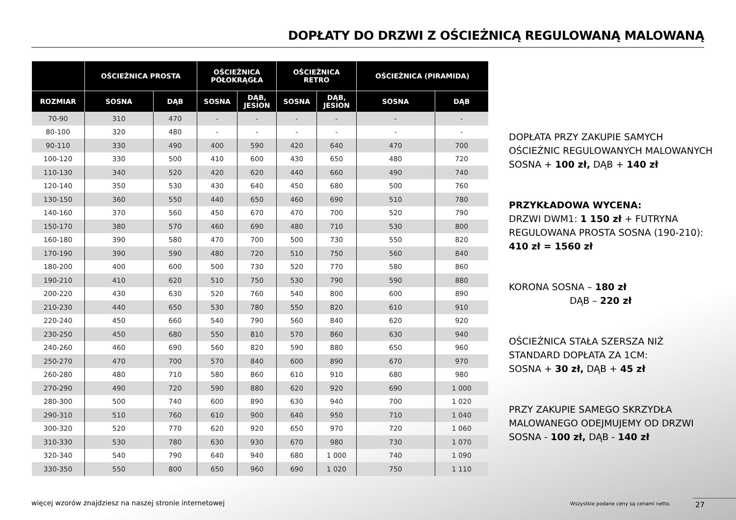DOPŁATY DO DRZWI Z OŚCIEŻNICĄ REGULOWANĄ MALOWANĄ
| | OŚCIEŻNICA PROSTA | | OŚCIEŻNICA PÓŁOKRĄGŁA | | OŚCIEŻNICA RETRO | | OŚCIEŻNICA (PIRAMIDA) | |
| --- | --- | --- | --- | --- | --- | --- | --- | --- |
| ROZMIAR | SOSNA | DĄB | SOSNA | DĄB, JESION | SOSNA | DĄB, JESION | SOSNA | DĄB |
| 70-90 | 310 | 470 | - | - | - | - | - | - |
| 80-100 | 320 | 480 | - | - | - | - | - | - |
| 90-110 | 330 | 490 | 400 | 590 | 420 | 640 | 470 | 700 |
| 100-120 | 330 | 500 | 410 | 600 | 430 | 650 | 480 | 720 |
| 110-130 | 340 | 520 | 420 | 620 | 440 | 660 | 490 | 740 |
| 120-140 | 350 | 530 | 430 | 640 | 450 | 680 | 500 | 760 |
| 130-150 | 360 | 550 | 440 | 650 | 460 | 690 | 510 | 780 |
| 140-160 | 370 | 560 | 450 | 670 | 470 | 700 | 520 | 790 |
| 150-170 | 380 | 570 | 460 | 690 | 480 | 710 | 530 | 800 |
| 160-180 | 390 | 580 | 470 | 700 | 500 | 730 | 550 | 820 |
| 170-190 | 390 | 590 | 480 | 720 | 510 | 750 | 560 | 840 |
| 180-200 | 400 | 600 | 500 | 730 | 520 | 770 | 580 | 860 |
| 190-210 | 410 | 620 | 510 | 750 | 530 | 790 | 590 | 880 |
| 200-220 | 430 | 630 | 520 | 760 | 540 | 800 | 600 | 890 |
| 210-230 | 440 | 650 | 530 | 780 | 550 | 820 | 610 | 910 |
| 220-240 | 450 | 660 | 540 | 790 | 560 | 840 | 620 | 920 |
| 230-250 | 450 | 680 | 550 | 810 | 570 | 860 | 630 | 940 |
| 240-260 | 460 | 690 | 560 | 820 | 590 | 880 | 650 | 960 |
| 250-270 | 470 | 700 | 570 | 840 | 600 | 890 | 670 | 970 |
| 260-280 | 480 | 710 | 580 | 860 | 610 | 910 | 680 | 980 |
| 270-290 | 490 | 720 | 590 | 880 | 620 | 920 | 690 | 1 000 |
| 280-300 | 500 | 740 | 600 | 890 | 630 | 940 | 700 | 1 020 |
| 290-310 | 510 | 760 | 610 | 900 | 640 | 950 | 710 | 1 040 |
| 300-320 | 520 | 770 | 620 | 920 | 650 | 970 | 720 | 1 060 |
| 310-330 | 530 | 780 | 630 | 930 | 670 | 980 | 730 | 1 070 |
| 320-340 | 540 | 790 | 640 | 940 | 680 | 1 000 | 740 | 1 090 |
| 330-350 | 550 | 800 | 650 | 960 | 690 | 1 020 | 750 | 1 110 |
DOPŁATA PRZY ZAKUPIE SAMYCH OŚCIEŻNIC REGULOWANYCH MALOWANYCH
SOSNA + 100 zł, DĄB + 140 zł
PRZYKŁADOWA WYCENA:
DRZWI DWM1: 1 150 zł + FUTRYNA REGULOWANA PROSTA SOSNA (190-210): 410 zł = 1560 zł
KORONA SOSNA – 180 zł
DĄB – 220 zł
OŚCIEŻNICA STAŁA SZERSZA NIŻ STANDARD DOPŁATA ZA 1CM:
SOSNA + 30 zł, DĄB + 45 zł
PRZY ZAKUPIE SAMEGO SKRZYDŁA MALOWANEGO ODEJMUJEMY OD DRZWI SOSNA - 100 zł, DĄB - 140 zł
więcej wzorów znajdziesz na naszej stronie internetowej
Wszystkie podane ceny są cenami netto.
27